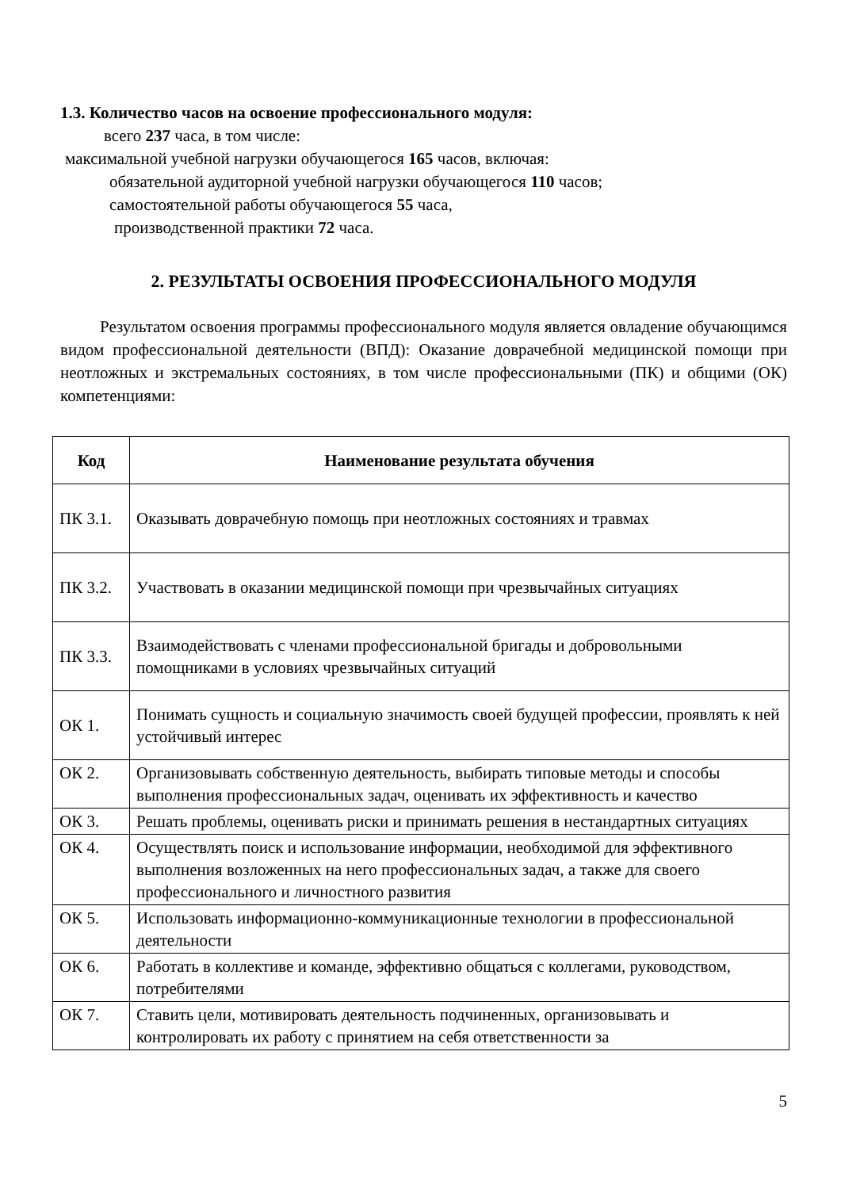1.3. Количество часов на освоение профессионального модуля:
всего 237 часа, в том числе:
максимальной учебной нагрузки обучающегося 165 часов, включая:
обязательной аудиторной учебной нагрузки обучающегося 110 часов;
самостоятельной работы обучающегося 55 часа,
производственной практики 72 часа.
2. РЕЗУЛЬТАТЫ ОСВОЕНИЯ ПРОФЕССИОНАЛЬНОГО МОДУЛЯ
Результатом освоения программы профессионального модуля является овладение обучающимся видом профессиональной деятельности (ВПД): Оказание доврачебной медицинской помощи при неотложных и экстремальных состояниях, в том числе профессиональными (ПК) и общими (ОК) компетенциями:
| Код | Наименование результата обучения |
| --- | --- |
| ПК 3.1. | Оказывать доврачебную помощь при неотложных состояниях и травмах |
| ПК 3.2. | Участвовать в оказании медицинской помощи при чрезвычайных ситуациях |
| ПК 3.3. | Взаимодействовать с членами профессиональной бригады и добровольными помощниками в условиях чрезвычайных ситуаций |
| ОК 1. | Понимать сущность и социальную значимость своей будущей профессии, проявлять к ней устойчивый интерес |
| ОК 2. | Организовывать собственную деятельность, выбирать типовые методы и способы выполнения профессиональных задач, оценивать их эффективность и качество |
| ОК 3. | Решать проблемы, оценивать риски и принимать решения в нестандартных ситуациях |
| ОК 4. | Осуществлять поиск и использование информации, необходимой для эффективного выполнения возложенных на него профессиональных задач, а также для своего профессионального и личностного развития |
| ОК 5. | Использовать информационно-коммуникационные технологии в профессиональной деятельности |
| ОК 6. | Работать в коллективе и команде, эффективно общаться с коллегами, руководством, потребителями |
| ОК 7. | Ставить цели, мотивировать деятельность подчиненных, организовывать и контролировать их работу с принятием на себя ответственности за |
5